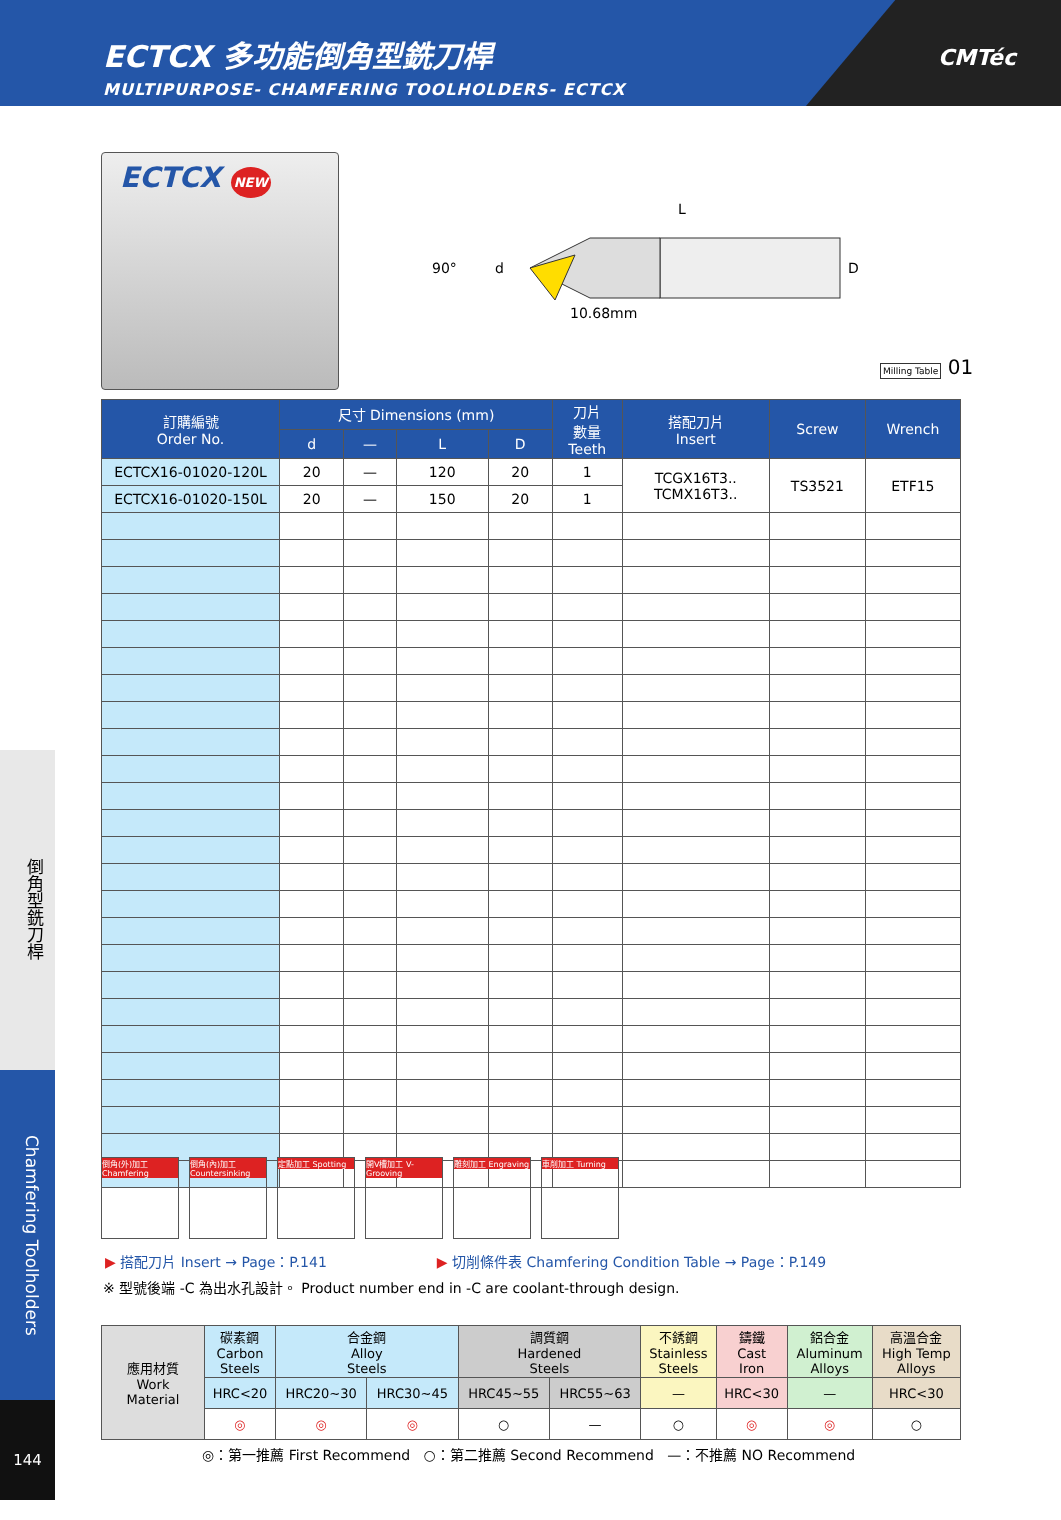ECTCX 多功能倒角型銑刀桿
MULTIPURPOSE- CHAMFERING TOOLHOLDERS- ECTCX
CMTéc
ECTCX NEW
90°
d
L
D
10.68mm
Milling Table 01
| 訂購編號 Order No. | 尺寸 Dimensions (mm) | | | | 刀片 數量 Teeth | 搭配刀片 Insert | Screw | Wrench |
| --- | --- | --- | --- | --- | --- | --- | --- | --- |
| | d | — | L | D | | | | |
| ECTCX16-01020-120L | 20 | — | 120 | 20 | 1 | TCGX16T3.. TCMX16T3.. | TS3521 | ETF15 |
| ECTCX16-01020-150L | 20 | — | 150 | 20 | 1 | | | |
倒角(外)加工 Chamfering
倒角(內)加工 Countersinking
定點加工 Spotting 開V槽加工 V-Grooving
雕刻加工 Engraving
車削加工 Turning
▶ 搭配刀片 Insert → Page：P.141 ▶ 切削條件表 Chamfering Condition Table → Page：P.149
※ 型號後端 -C 為出水孔設計。 Product number end in -C are coolant-through design.
| 應用材質 Work Material | 碳素鋼 Carbon Steels | 合金鋼 Alloy Steels | | 調質鋼 Hardened Steels | | 不銹鋼 Stainless Steels | 鑄鐵 Cast Iron | 鋁合金 Aluminum Alloys | 高溫合金 High Temp Alloys |
| | HRC<20 | HRC20~30 | HRC30~45 | HRC45~55 | HRC55~63 | — | HRC<30 | — | HRC<30 |
| | ◎ | ◎ | ◎ | ○ | — | ○ | ◎ | ◎ | ○ |
◎：第一推薦 First Recommend ○：第二推薦 Second Recommend —：不推薦 NO Recommend
倒角型銑刀桿
Chamfering Toolholders
144